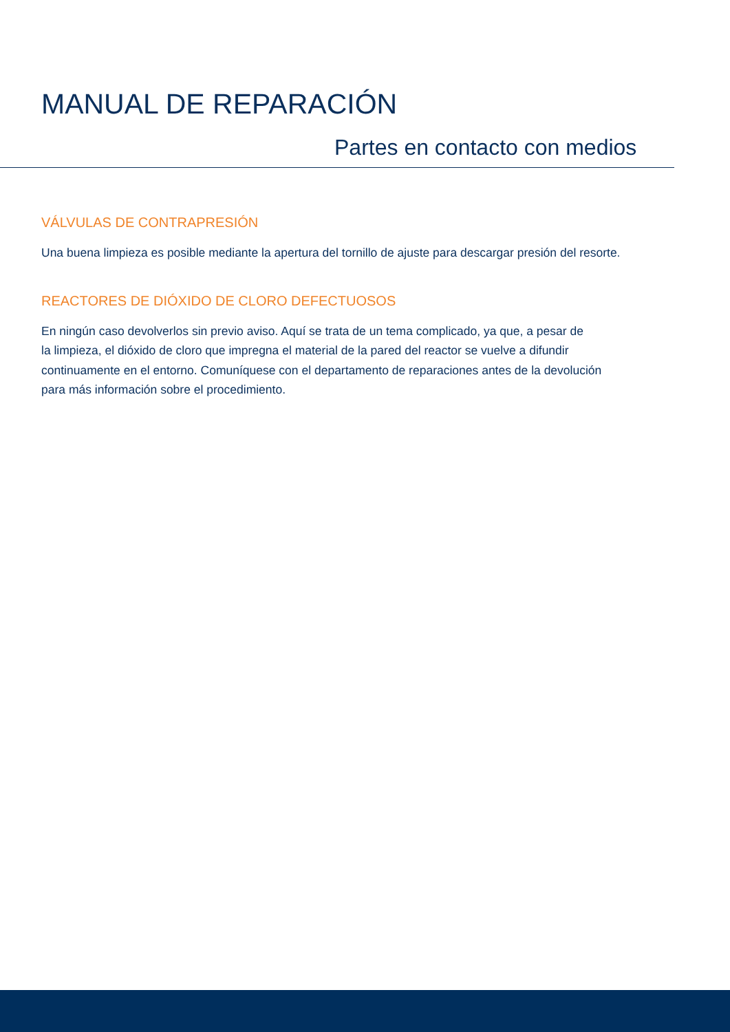MANUAL DE REPARACIÓN
Partes en contacto con medios
VÁLVULAS DE CONTRAPRESIÓN
Una buena limpieza es posible mediante la apertura del tornillo de ajuste para descargar presión del resorte.
REACTORES DE DIÓXIDO DE CLORO DEFECTUOSOS
En ningún caso devolverlos sin previo aviso. Aquí se trata de un tema complicado, ya que, a pesar de
la limpieza, el dióxido de cloro que impregna el material de la pared del reactor se vuelve a difundir
continuamente en el entorno. Comuníquese con el departamento de reparaciones antes de la devolución
para más información sobre el procedimiento.